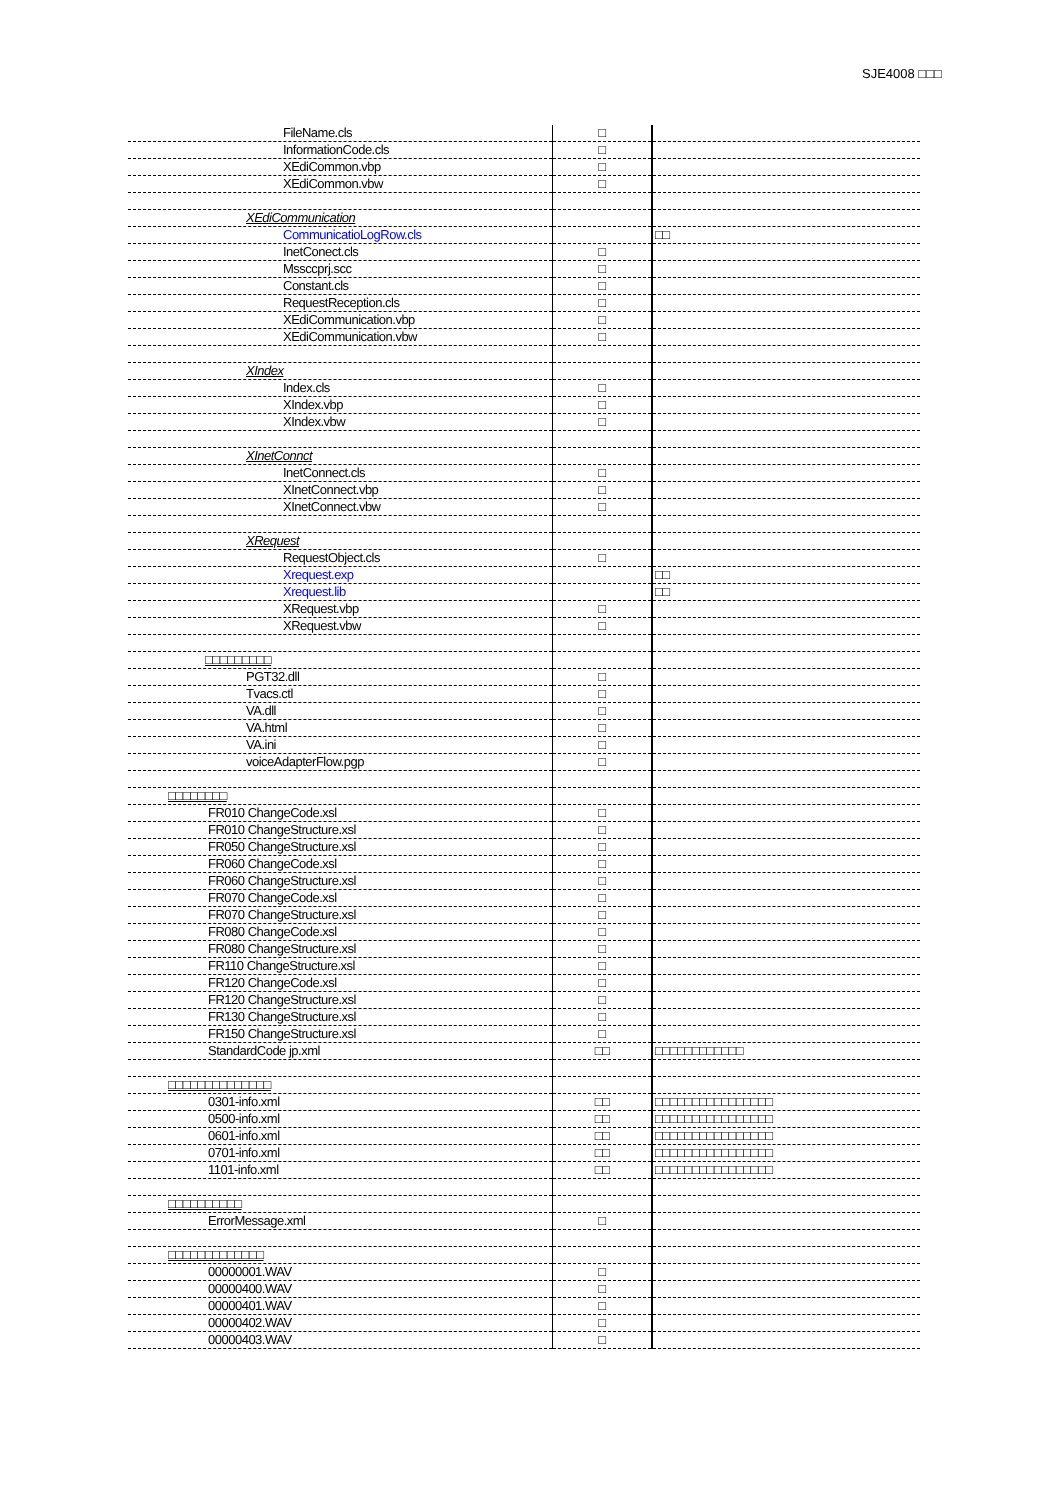SJE4008 □□□
| FileName.cls | □ | |
| InformationCode.cls | □ | |
| XEdiCommon.vbp | □ | |
| XEdiCommon.vbw | □ | |
| XEdiCommunication | | |
| CommunicatioLogRow.cls | | □□ |
| InetConect.cls | □ | |
| Mssccprj.scc | □ | |
| Constant.cls | □ | |
| RequestReception.cls | □ | |
| XEdiCommunication.vbp | □ | |
| XEdiCommunication.vbw | □ | |
| XIndex | | |
| Index.cls | □ | |
| XIndex.vbp | □ | |
| XIndex.vbw | □ | |
| XInetConnct | | |
| InetConnect.cls | □ | |
| XInetConnect.vbp | □ | |
| XInetConnect.vbw | □ | |
| XRequest | | |
| RequestObject.cls | □ | |
| Xrequest.exp | | □□ |
| Xrequest.lib | | □□ |
| XRequest.vbp | □ | |
| XRequest.vbw | □ | |
| □□□□□□□□□ | | |
| PGT32.dll | □ | |
| Tvacs.ctl | □ | |
| VA.dll | □ | |
| VA.html | □ | |
| VA.ini | □ | |
| voiceAdapterFlow.pgp | □ | |
| □□□□□□□□ | | |
| FR010 ChangeCode.xsl | □ | |
| FR010 ChangeStructure.xsl | □ | |
| FR050 ChangeStructure.xsl | □ | |
| FR060 ChangeCode.xsl | □ | |
| FR060 ChangeStructure.xsl | □ | |
| FR070 ChangeCode.xsl | □ | |
| FR070 ChangeStructure.xsl | □ | |
| FR080 ChangeCode.xsl | □ | |
| FR080 ChangeStructure.xsl | □ | |
| FR110 ChangeStructure.xsl | □ | |
| FR120 ChangeCode.xsl | □ | |
| FR120 ChangeStructure.xsl | □ | |
| FR130 ChangeStructure.xsl | □ | |
| FR150 ChangeStructure.xsl | □ | |
| StandardCode jp.xml | □□ | □□□□□□□□□□□□ |
| □□□□□□□□□□□□□□ | | |
| 0301-info.xml | □□ | □□□□□□□□□□□□□□□□ |
| 0500-info.xml | □□ | □□□□□□□□□□□□□□□□ |
| 0601-info.xml | □□ | □□□□□□□□□□□□□□□□ |
| 0701-info.xml | □□ | □□□□□□□□□□□□□□□□ |
| 1101-info.xml | □□ | □□□□□□□□□□□□□□□□ |
| □□□□□□□□□□ | | |
| ErrorMessage.xml | □ | |
| □□□□□□□□□□□□□ | | |
| 00000001.WAV | □ | |
| 00000400.WAV | □ | |
| 00000401.WAV | □ | |
| 00000402.WAV | □ | |
| 00000403.WAV | □ | |